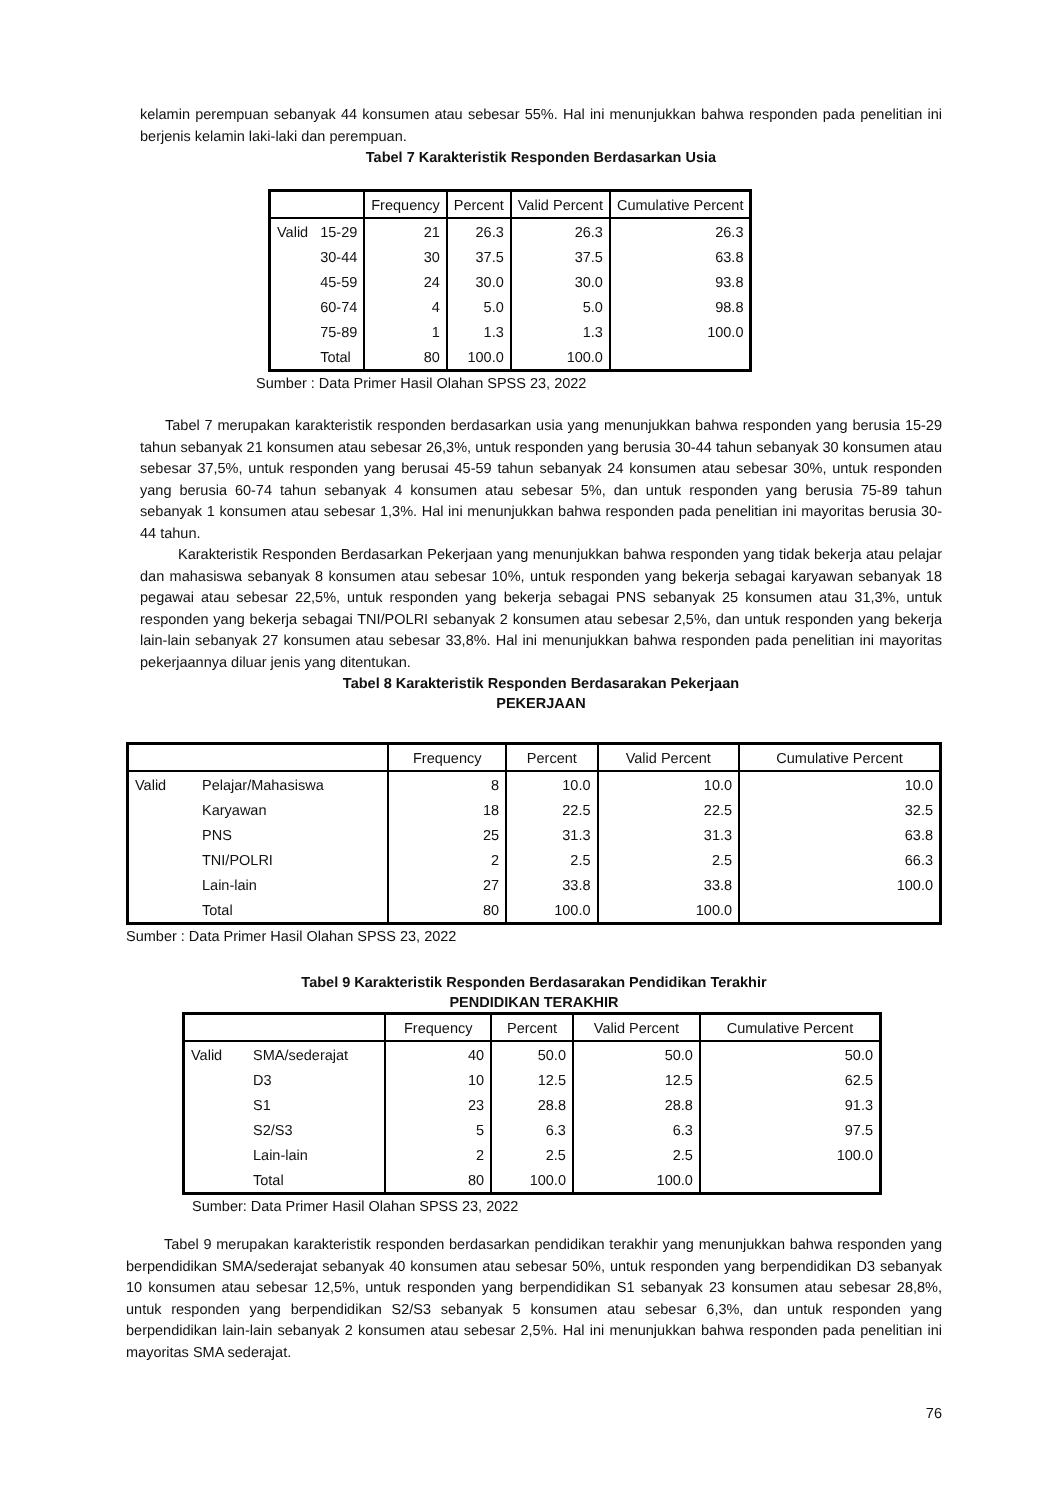kelamin perempuan sebanyak 44 konsumen atau sebesar 55%. Hal ini menunjukkan bahwa responden pada penelitian ini berjenis kelamin laki-laki dan perempuan.
Tabel 7 Karakteristik Responden Berdasarkan Usia
| | | Frequency | Percent | Valid Percent | Cumulative Percent |
| --- | --- | --- | --- | --- | --- |
| Valid | 15-29 | 21 | 26.3 | 26.3 | 26.3 |
| | 30-44 | 30 | 37.5 | 37.5 | 63.8 |
| | 45-59 | 24 | 30.0 | 30.0 | 93.8 |
| | 60-74 | 4 | 5.0 | 5.0 | 98.8 |
| | 75-89 | 1 | 1.3 | 1.3 | 100.0 |
| | Total | 80 | 100.0 | 100.0 | |
Sumber : Data Primer Hasil Olahan SPSS 23, 2022
Tabel 7 merupakan karakteristik responden berdasarkan usia yang menunjukkan bahwa responden yang berusia 15-29 tahun sebanyak 21 konsumen atau sebesar 26,3%, untuk responden yang berusia 30-44 tahun sebanyak 30 konsumen atau sebesar 37,5%, untuk responden yang berusai 45-59 tahun sebanyak 24 konsumen atau sebesar 30%, untuk responden yang berusia 60-74 tahun sebanyak 4 konsumen atau sebesar 5%, dan untuk responden yang berusia 75-89 tahun sebanyak 1 konsumen atau sebesar 1,3%. Hal ini menunjukkan bahwa responden pada penelitian ini mayoritas berusia 30-44 tahun.
Karakteristik Responden Berdasarkan Pekerjaan yang menunjukkan bahwa responden yang tidak bekerja atau pelajar dan mahasiswa sebanyak 8 konsumen atau sebesar 10%, untuk responden yang bekerja sebagai karyawan sebanyak 18 pegawai atau sebesar 22,5%, untuk responden yang bekerja sebagai PNS sebanyak 25 konsumen atau 31,3%, untuk responden yang bekerja sebagai TNI/POLRI sebanyak 2 konsumen atau sebesar 2,5%, dan untuk responden yang bekerja lain-lain sebanyak 27 konsumen atau sebesar 33,8%. Hal ini menunjukkan bahwa responden pada penelitian ini mayoritas pekerjaannya diluar jenis yang ditentukan.
Tabel 8 Karakteristik Responden Berdasarakan Pekerjaan
PEKERJAAN
| | | Frequency | Percent | Valid Percent | Cumulative Percent |
| --- | --- | --- | --- | --- | --- |
| Valid | Pelajar/Mahasiswa | 8 | 10.0 | 10.0 | 10.0 |
| | Karyawan | 18 | 22.5 | 22.5 | 32.5 |
| | PNS | 25 | 31.3 | 31.3 | 63.8 |
| | TNI/POLRI | 2 | 2.5 | 2.5 | 66.3 |
| | Lain-lain | 27 | 33.8 | 33.8 | 100.0 |
| | Total | 80 | 100.0 | 100.0 | |
Sumber : Data Primer Hasil Olahan SPSS 23, 2022
Tabel 9 Karakteristik Responden Berdasarakan Pendidikan Terakhir
PENDIDIKAN TERAKHIR
| | | Frequency | Percent | Valid Percent | Cumulative Percent |
| --- | --- | --- | --- | --- | --- |
| Valid | SMA/sederajat | 40 | 50.0 | 50.0 | 50.0 |
| | D3 | 10 | 12.5 | 12.5 | 62.5 |
| | S1 | 23 | 28.8 | 28.8 | 91.3 |
| | S2/S3 | 5 | 6.3 | 6.3 | 97.5 |
| | Lain-lain | 2 | 2.5 | 2.5 | 100.0 |
| | Total | 80 | 100.0 | 100.0 | |
Sumber: Data Primer Hasil Olahan SPSS 23, 2022
Tabel 9 merupakan karakteristik responden berdasarkan pendidikan terakhir yang menunjukkan bahwa responden yang berpendidikan SMA/sederajat sebanyak 40 konsumen atau sebesar 50%, untuk responden yang berpendidikan D3 sebanyak 10 konsumen atau sebesar 12,5%, untuk responden yang berpendidikan S1 sebanyak 23 konsumen atau sebesar 28,8%, untuk responden yang berpendidikan S2/S3 sebanyak 5 konsumen atau sebesar 6,3%, dan untuk responden yang berpendidikan lain-lain sebanyak 2 konsumen atau sebesar 2,5%. Hal ini menunjukkan bahwa responden pada penelitian ini mayoritas SMA sederajat.
76